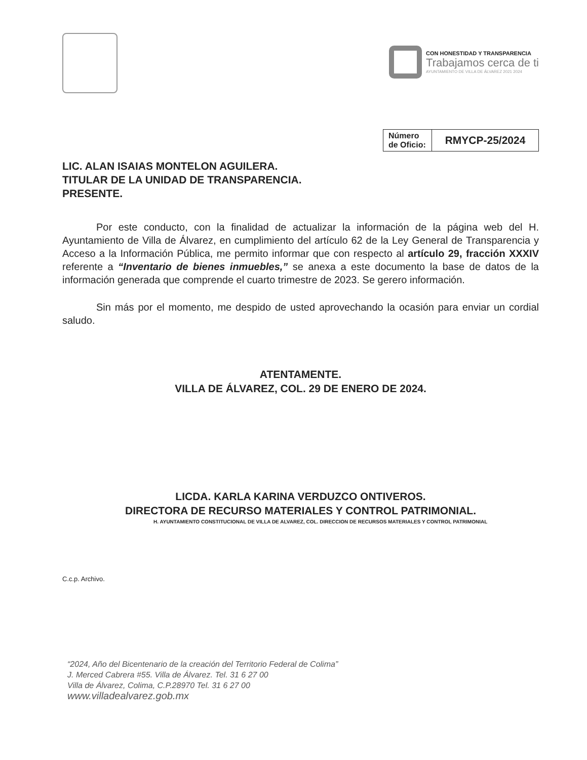CON HONESTIDAD Y TRANSPARENCIA
Trabajamos cerca de ti
AYUNTAMIENTO DE VILLA DE ÁLVAREZ 2021 2024
| Número de Oficio: | RMYCP-25/2024 |
LIC. ALAN ISAIAS MONTELON AGUILERA.
TITULAR DE LA UNIDAD DE TRANSPARENCIA.
PRESENTE.
Por este conducto, con la finalidad de actualizar la información de la página web del H. Ayuntamiento de Villa de Álvarez, en cumplimiento del artículo 62 de la Ley General de Transparencia y Acceso a la Información Pública, me permito informar que con respecto al artículo 29, fracción XXXIV referente a “Inventario de bienes inmuebles,” se anexa a este documento la base de datos de la información generada que comprende el cuarto trimestre de 2023. Se gerero información.
Sin más por el momento, me despido de usted aprovechando la ocasión para enviar un cordial saludo.
ATENTAMENTE.
VILLA DE ÁLVAREZ, COL. 29 DE ENERO DE 2024.
LICDA. KARLA KARINA VERDUZCO ONTIVEROS.
DIRECTORA DE RECURSO MATERIALES Y CONTROL PATRIMONIAL.
H. AYUNTAMIENTO CONSTITUCIONAL DE VILLA DE ALVAREZ, COL. DIRECCION DE RECURSOS MATERIALES Y CONTROL PATRIMONIAL
C.c.p. Archivo.
“2024, Año del Bicentenario de la creación del Territorio Federal de Colima”
J. Merced Cabrera #55. Villa de Álvarez. Tel. 31 6 27 00
Villa de Álvarez, Colima, C.P.28970 Tel. 31 6 27 00
www.villadealvarez.gob.mx